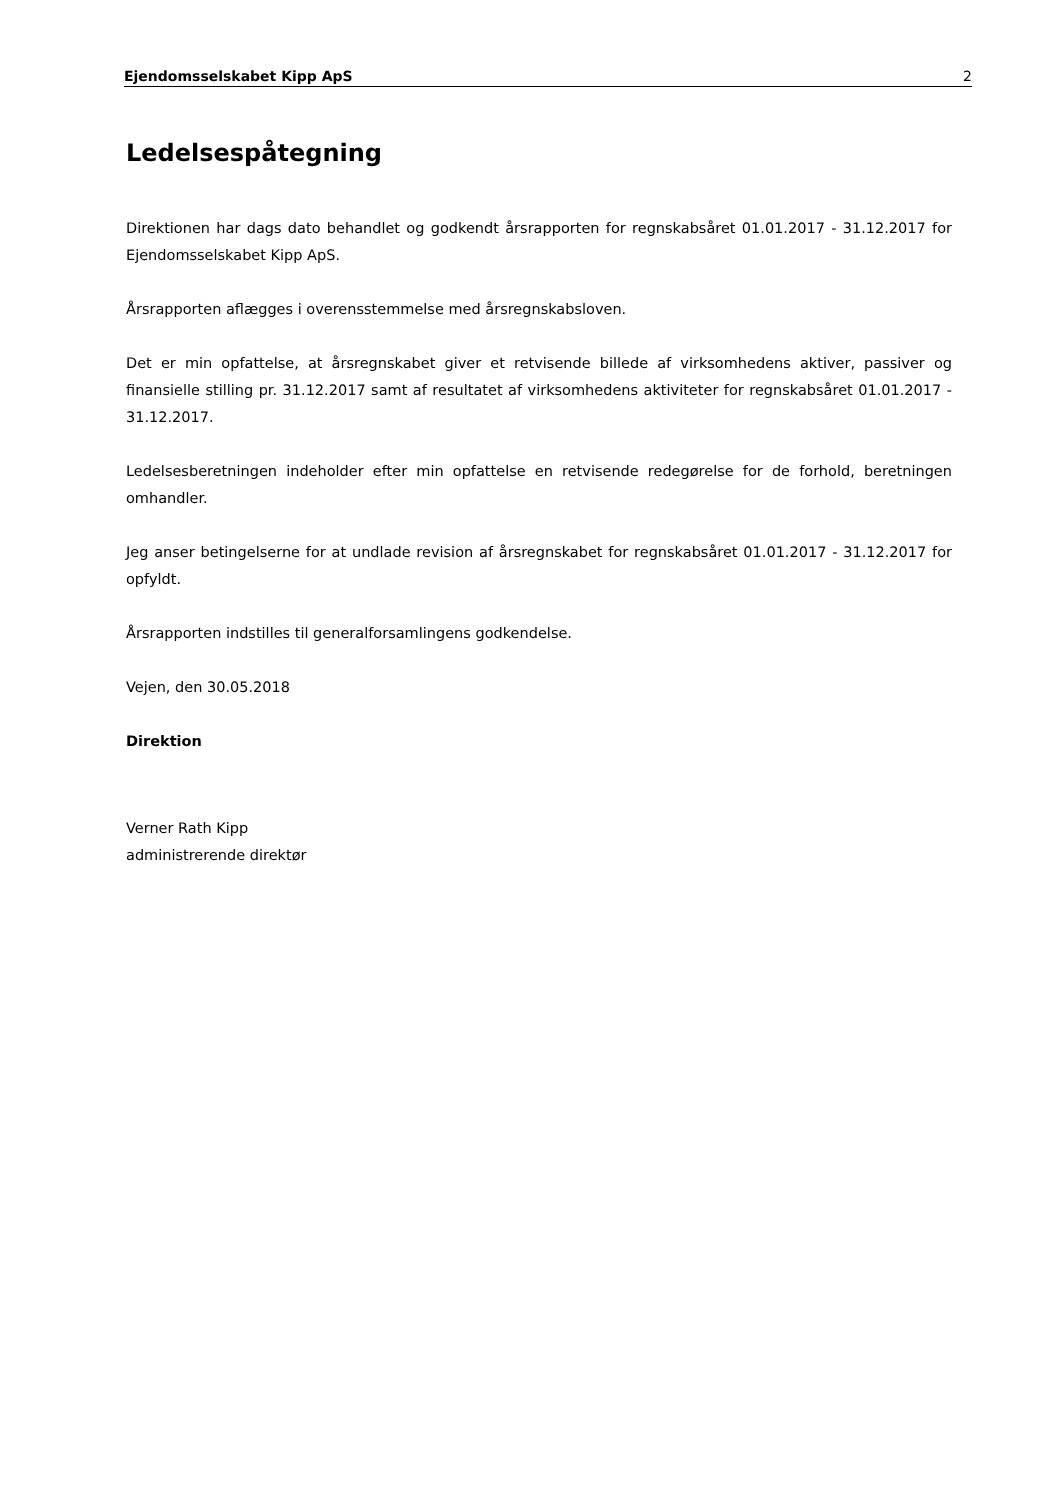Ejendomsselskabet Kipp ApS 2
Ledelsespåtegning
Direktionen har dags dato behandlet og godkendt årsrapporten for regnskabsåret 01.01.2017 - 31.12.2017 for Ejendomsselskabet Kipp ApS.
Årsrapporten aflægges i overensstemmelse med årsregnskabsloven.
Det er min opfattelse, at årsregnskabet giver et retvisende billede af virksomhedens aktiver, passiver og finansielle stilling pr. 31.12.2017 samt af resultatet af virksomhedens aktiviteter for regnskabsåret 01.01.2017 - 31.12.2017.
Ledelsesberetningen indeholder efter min opfattelse en retvisende redegørelse for de forhold, beretningen omhandler.
Jeg anser betingelserne for at undlade revision af årsregnskabet for regnskabsåret 01.01.2017 - 31.12.2017 for opfyldt.
Årsrapporten indstilles til generalforsamlingens godkendelse.
Vejen, den 30.05.2018
Direktion
Verner Rath Kipp
administrerende direktør